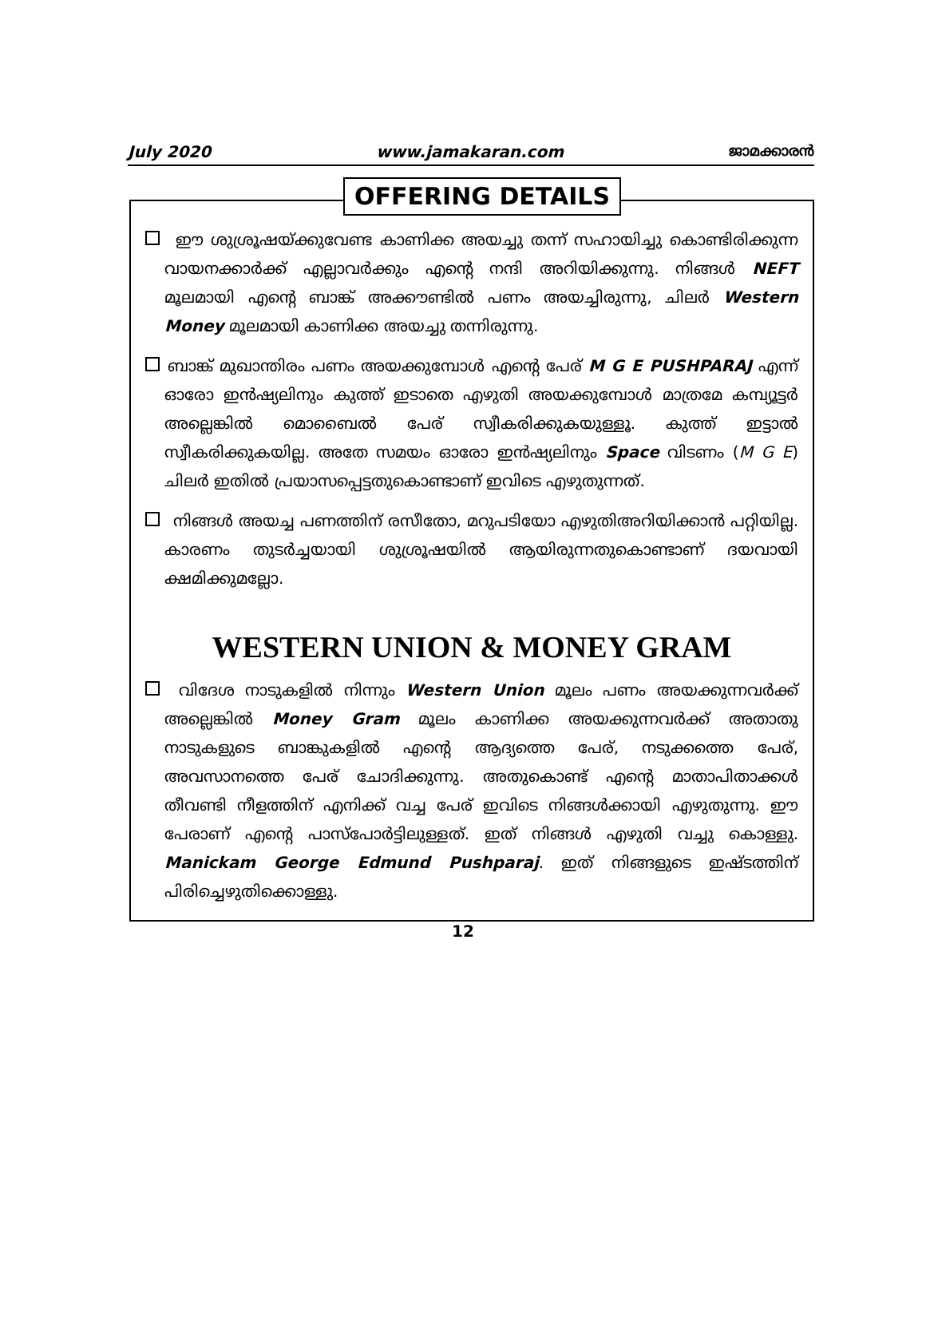July 2020 www.jamakaran.com ജാമക്കാരൻ
OFFERING DETAILS
ഈ ശുശ്രൂഷയ്ക്കുവേണ്ട കാണിക്ക അയച്ചു തന്ന് സഹായിച്ചു കൊണ്ടിരിക്കുന്ന വായനക്കാർക്ക് എല്ലാവർക്കും എന്റെ നന്ദി അറിയിക്കുന്നു. നിങ്ങൾ NEFT മൂലമായി എന്റെ ബാങ്ക് അക്കൗണ്ടിൽ പണം അയച്ചിരുന്നു, ചിലർ Western Money മൂലമായി കാണിക്ക അയച്ചു തന്നിരുന്നു.
ബാങ്ക് മുഖാന്തിരം പണം അയക്കുമ്പോൾ എന്റെ പേര് M G E PUSHPARAJ എന്ന് ഓരോ ഇൻഷ്യലിനും കുത്ത് ഇടാതെ എഴുതി അയക്കുമ്പോൾ മാത്രമേ കമ്പ്യൂട്ടർ അല്ലെങ്കിൽ മൊബൈൽ പേര് സ്വീകരിക്കുകയുള്ളൂ. കുത്ത് ഇട്ടാൽ സ്വീകരിക്കുകയില്ല. അതേ സമയം ഓരോ ഇൻഷ്യലിനും Space വിടണം (M G E) ചിലർ ഇതിൽ പ്രയാസപ്പെട്ടതുകൊണ്ടാണ് ഇവിടെ എഴുതുന്നത്.
നിങ്ങൾ അയച്ച പണത്തിന് രസീതോ, മറുപടിയോ എഴുതിഅറിയിക്കാൻ പറ്റിയില്ല. കാരണം തുടർച്ചയായി ശുശ്രൂഷയിൽ ആയിരുന്നതുകൊണ്ടാണ് ദയവായി ക്ഷമിക്കുമല്ലോ.
WESTERN UNION & MONEY GRAM
വിദേശ നാടുകളിൽ നിന്നും Western Union മൂലം പണം അയക്കുന്നവർക്ക് അല്ലെങ്കിൽ Money Gram മൂലം കാണിക്ക അയക്കുന്നവർക്ക് അതാതു നാടുകളുടെ ബാങ്കുകളിൽ എന്റെ ആദ്യത്തെ പേര്, നടുക്കത്തെ പേര്, അവസാനത്തെ പേര് ചോദിക്കുന്നു. അതുകൊണ്ട് എന്റെ മാതാപിതാക്കൾ തീവണ്ടി നീളത്തിന് എനിക്ക് വച്ച പേര് ഇവിടെ നിങ്ങൾക്കായി എഴുതുന്നു. ഈ പേരാണ് എന്റെ പാസ്പോർട്ടിലുള്ളത്. ഇത് നിങ്ങൾ എഴുതി വച്ചു കൊള്ളു. Manickam George Edmund Pushparaj. ഇത് നിങ്ങളുടെ ഇഷ്ടത്തിന് പിരിച്ചെഴുതിക്കൊള്ളു.
12